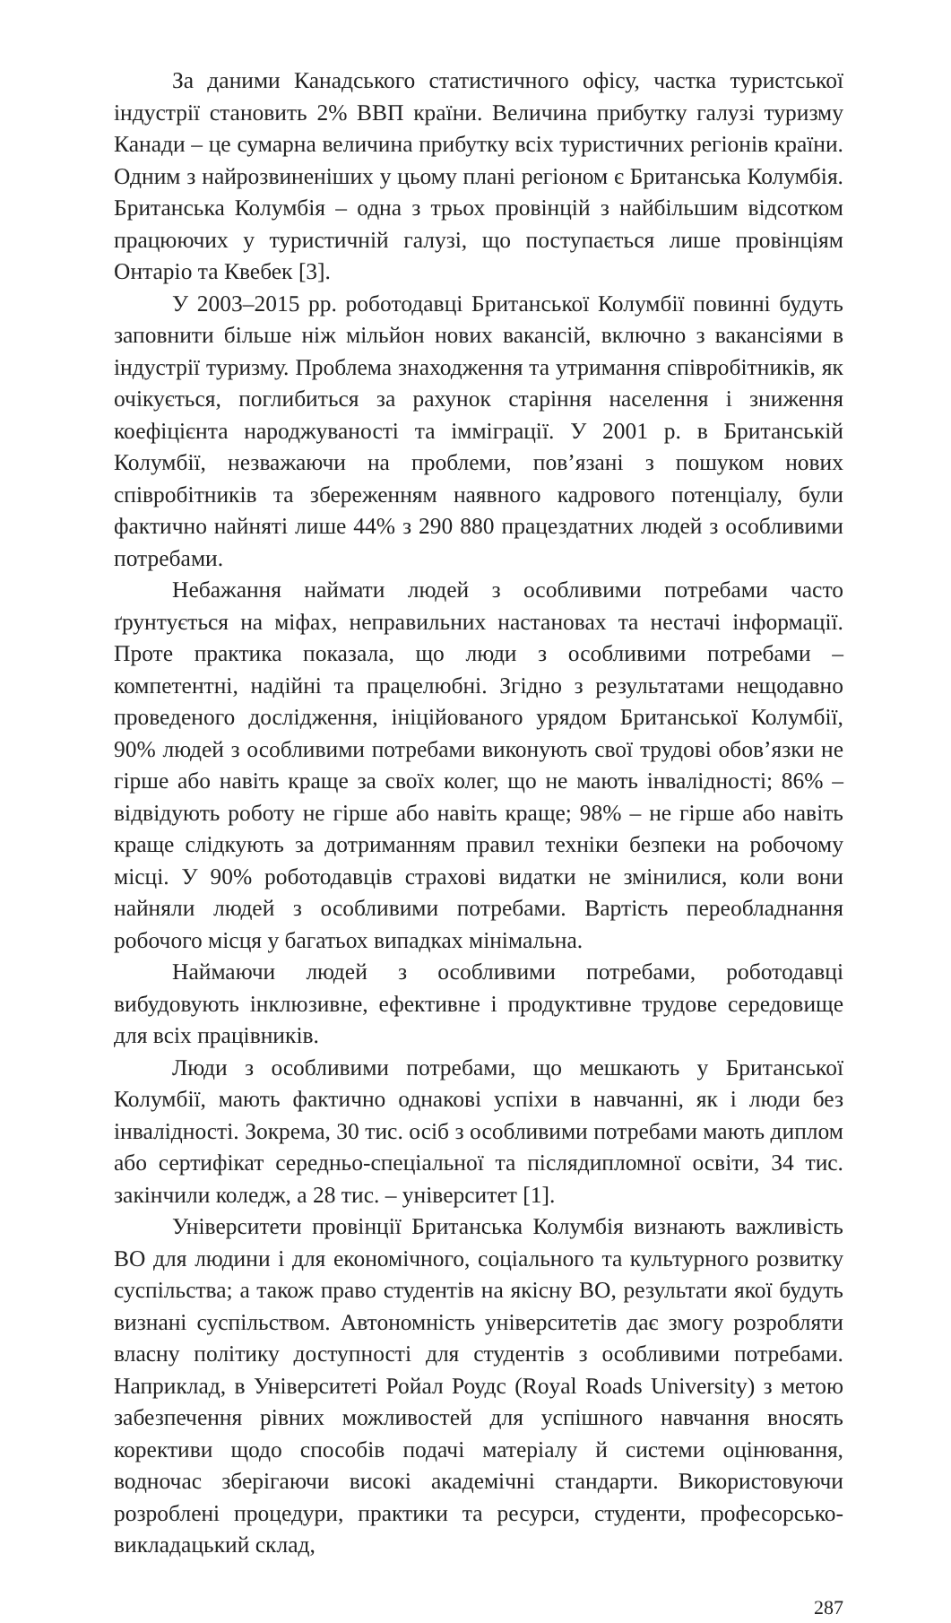За даними Канадського статистичного офісу, частка туристської індустрії становить 2% ВВП країни. Величина прибутку галузі туризму Канади – це сумарна величина прибутку всіх туристичних регіонів країни. Одним з найрозвиненіших у цьому плані регіоном є Британська Колумбія. Британська Колумбія – одна з трьох провінцій з найбільшим відсотком працюючих у туристичній галузі, що поступається лише провінціям Онтаріо та Квебек [3].
У 2003–2015 рр. роботодавці Британської Колумбії повинні будуть заповнити більше ніж мільйон нових вакансій, включно з вакансіями в індустрії туризму. Проблема знаходження та утримання співробітників, як очікується, поглибиться за рахунок старіння населення і зниження коефіцієнта народжуваності та імміграції. У 2001 р. в Британській Колумбії, незважаючи на проблеми, пов’язані з пошуком нових співробітників та збереженням наявного кадрового потенціалу, були фактично найняті лише 44% з 290 880 працездатних людей з особливими потребами.
Небажання наймати людей з особливими потребами часто ґрунтується на міфах, неправильних настановах та нестачі інформації. Проте практика показала, що люди з особливими потребами – компетентні, надійні та працелюбні. Згідно з результатами нещодавно проведеного дослідження, ініційованого урядом Британської Колумбії, 90% людей з особливими потребами виконують свої трудові обов’язки не гірше або навіть краще за своїх колег, що не мають інвалідності; 86% – відвідують роботу не гірше або навіть краще; 98% – не гірше або навіть краще слідкують за дотриманням правил техніки безпеки на робочому місці. У 90% роботодавців страхові видатки не змінилися, коли вони найняли людей з особливими потребами. Вартість переобладнання робочого місця у багатьох випадках мінімальна.
Наймаючи людей з особливими потребами, роботодавці вибудовують інклюзивне, ефективне і продуктивне трудове середовище для всіх працівників.
Люди з особливими потребами, що мешкають у Британської Колумбії, мають фактично однакові успіхи в навчанні, як і люди без інвалідності. Зокрема, 30 тис. осіб з особливими потребами мають диплом або сертифікат середньо-спеціальної та післядипломної освіти, 34 тис. закінчили коледж, а 28 тис. – університет [1].
Університети провінції Британська Колумбія визнають важливість ВО для людини і для економічного, соціального та культурного розвитку суспільства; а також право студентів на якісну ВО, результати якої будуть визнані суспільством. Автономність університетів дає змогу розробляти власну політику доступності для студентів з особливими потребами. Наприклад, в Університеті Ройал Роудс (Royal Roads University) з метою забезпечення рівних можливостей для успішного навчання вносять корективи щодо способів подачі матеріалу й системи оцінювання, водночас зберігаючи високі академічні стандарти. Використовуючи розроблені процедури, практики та ресурси, студенти, професорсько-викладацький склад,
287